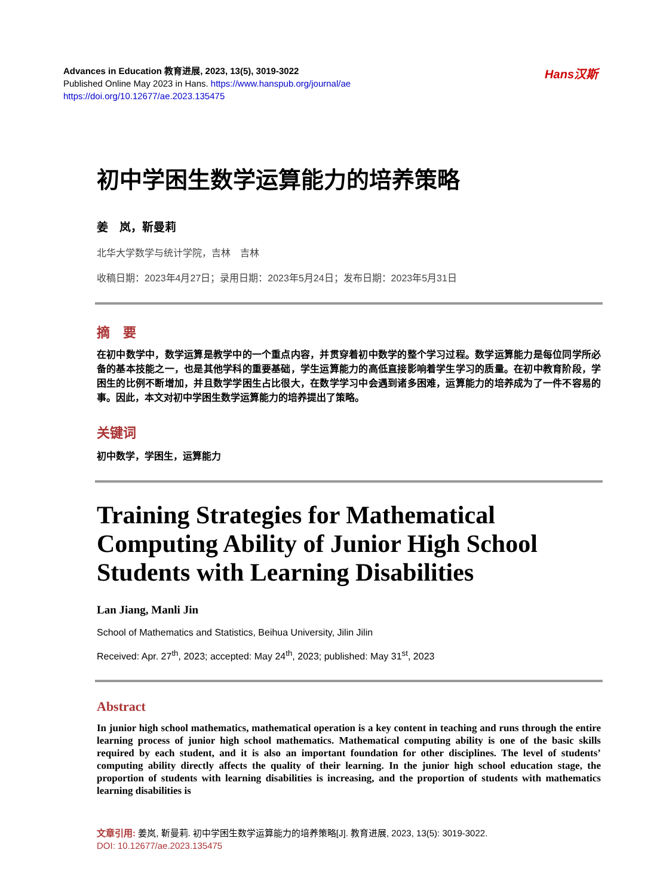Advances in Education 教育进展, 2023, 13(5), 3019-3022
Published Online May 2023 in Hans. https://www.hanspub.org/journal/ae
https://doi.org/10.12677/ae.2023.135475
Hans汉斯
初中学困生数学运算能力的培养策略
姜　岚，靳曼莉
北华大学数学与统计学院，吉林　吉林
收稿日期：2023年4月27日；录用日期：2023年5月24日；发布日期：2023年5月31日
摘　要
在初中数学中，数学运算是教学中的一个重点内容，并贯穿着初中数学的整个学习过程。数学运算能力是每位同学所必备的基本技能之一，也是其他学科的重要基础，学生运算能力的高低直接影响着学生学习的质量。在初中教育阶段，学困生的比例不断增加，并且数学学困生占比很大，在数学学习中会遇到诸多困难，运算能力的培养成为了一件不容易的事。因此，本文对初中学困生数学运算能力的培养提出了策略。
关键词
初中数学，学困生，运算能力
Training Strategies for Mathematical Computing Ability of Junior High School Students with Learning Disabilities
Lan Jiang, Manli Jin
School of Mathematics and Statistics, Beihua University, Jilin Jilin
Received: Apr. 27<sup>th</sup>, 2023; accepted: May 24<sup>th</sup>, 2023; published: May 31<sup>st</sup>, 2023
Abstract
In junior high school mathematics, mathematical operation is a key content in teaching and runs through the entire learning process of junior high school mathematics. Mathematical computing ability is one of the basic skills required by each student, and it is also an important foundation for other disciplines. The level of students’ computing ability directly affects the quality of their learning. In the junior high school education stage, the proportion of students with learning disabilities is increasing, and the proportion of students with mathematics learning disabilities is
文章引用: 姜岚, 靳曼莉. 初中学困生数学运算能力的培养策略[J]. 教育进展, 2023, 13(5): 3019-3022.
DOI: 10.12677/ae.2023.135475